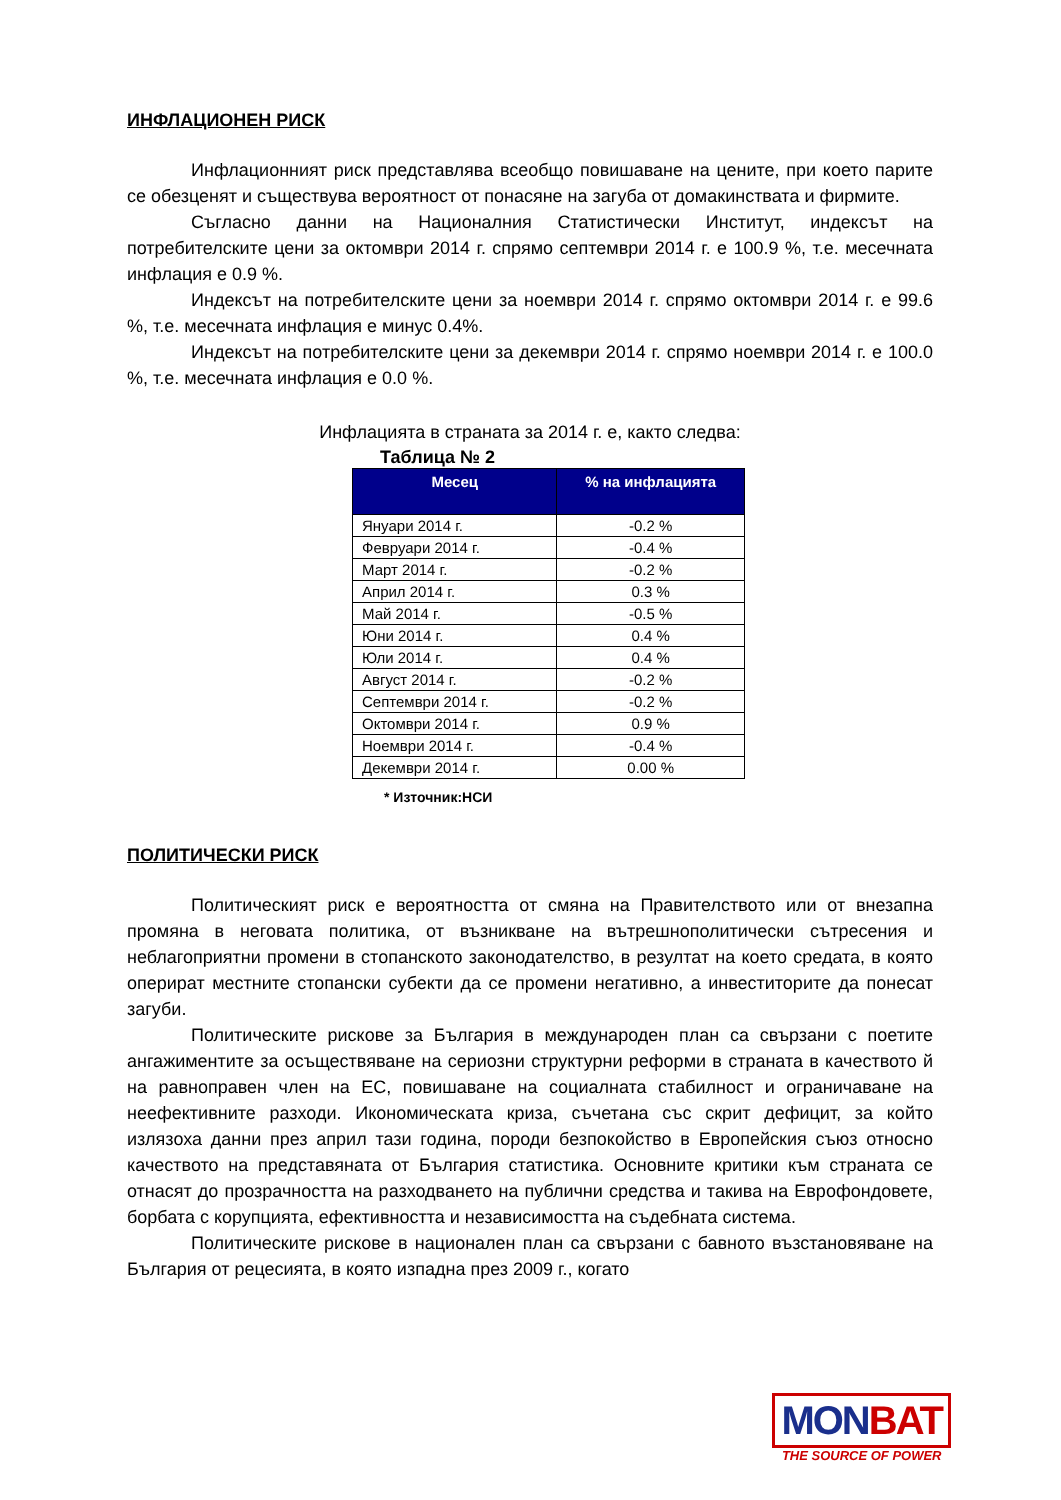ИНФЛАЦИОНЕН РИСК
Инфлационният риск представлява всеобщо повишаване на цените, при което парите се обезценят и съществува вероятност от понасяне на загуба от домакинствата и фирмите.
Съгласно данни на Националния Статистически Институт, индексът на потребителските цени за октомври 2014 г. спрямо септември 2014 г. е 100.9 %, т.е. месечната инфлация е 0.9 %.
Индексът на потребителските цени за ноември 2014 г. спрямо октомври 2014 г. е 99.6 %, т.е. месечната инфлация е минус 0.4%.
Индексът на потребителските цени за декември 2014 г. спрямо ноември 2014 г. е 100.0 %, т.е. месечната инфлация е 0.0 %.
Инфлацията в страната за 2014 г. е, както следва:
Таблица № 2
| Месец | % на инфлацията |
| --- | --- |
| Януари 2014 г. | -0.2 % |
| Февруари 2014 г. | -0.4 % |
| Март 2014 г. | -0.2 % |
| Април 2014 г. | 0.3 % |
| Май 2014 г. | -0.5 % |
| Юни 2014 г. | 0.4 % |
| Юли 2014 г. | 0.4 % |
| Август 2014 г. | -0.2 % |
| Септември 2014 г. | -0.2 % |
| Октомври 2014 г. | 0.9 % |
| Ноември 2014 г. | -0.4 % |
| Декември 2014 г. | 0.00 % |
* Източник:НСИ
ПОЛИТИЧЕСКИ РИСК
Политическият риск е вероятността от смяна на Правителството или от внезапна промяна в неговата политика, от възникване на вътрешнополитически сътресения и неблагоприятни промени в стопанското законодателство, в резултат на което средата, в която оперират местните стопански субекти да се промени негативно, а инвеститорите да понесат загуби.
Политическите рискове за България в международен план са свързани с поетите ангажиментите за осъществяване на сериозни структурни реформи в страната в качеството й на равноправен член на ЕС, повишаване на социалната стабилност и ограничаване на неефективните разходи. Икономическата криза, съчетана със скрит дефицит, за който излязоха данни през април тази година, породи безпокойство в Европейския съюз относно качеството на представяната от България статистика. Основните критики към страната се отнасят до прозрачността на разходването на публични средства и такива на Еврофондовете, борбата с корупцията, ефективността и независимостта на съдебната система.
Политическите рискове в национален план са свързани с бавното възстановяване на България от рецесията, в която изпадна през 2009 г., когато
MONBAT
THE SOURCE OF POWER